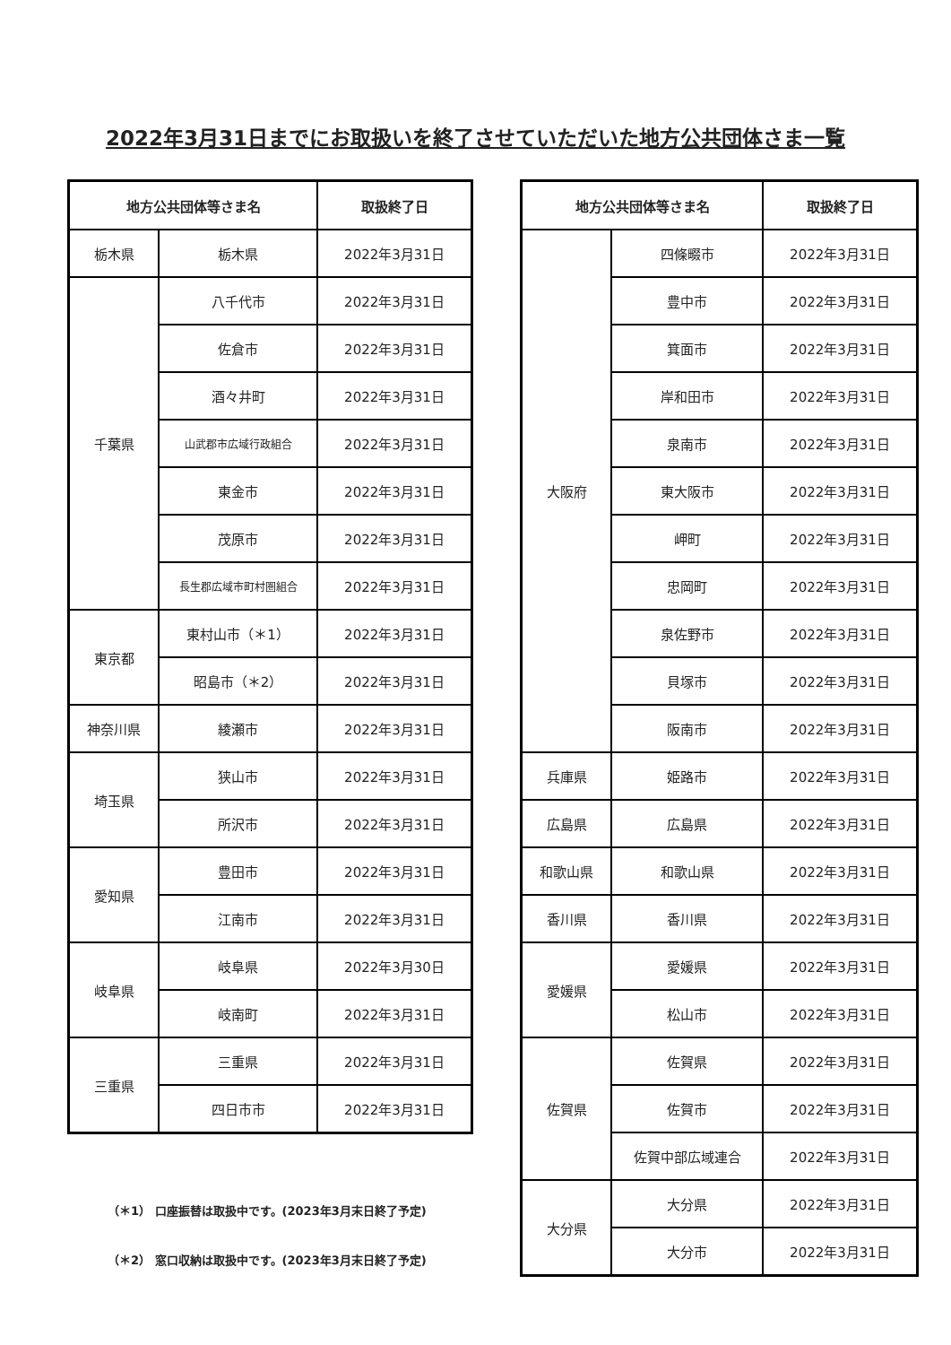2022年3月31日までにお取扱いを終了させていただいた地方公共団体さま一覧
| 地方公共団体等さま名 | | 取扱終了日 |
| --- | --- | --- |
| 栃木県 | 栃木県 | 2022年3月31日 |
| 千葉県 | 八千代市 | 2022年3月31日 |
| | 佐倉市 | 2022年3月31日 |
| | 酒々井町 | 2022年3月31日 |
| | 山武郡市広域行政組合 | 2022年3月31日 |
| | 東金市 | 2022年3月31日 |
| | 茂原市 | 2022年3月31日 |
| | 長生郡広域市町村圏組合 | 2022年3月31日 |
| 東京都 | 東村山市（＊1） | 2022年3月31日 |
| | 昭島市（＊2） | 2022年3月31日 |
| 神奈川県 | 綾瀬市 | 2022年3月31日 |
| 埼玉県 | 狭山市 | 2022年3月31日 |
| | 所沢市 | 2022年3月31日 |
| 愛知県 | 豊田市 | 2022年3月31日 |
| | 江南市 | 2022年3月31日 |
| 岐阜県 | 岐阜県 | 2022年3月30日 |
| | 岐南町 | 2022年3月31日 |
| 三重県 | 三重県 | 2022年3月31日 |
| | 四日市市 | 2022年3月31日 |
（＊1） 口座振替は取扱中です。(2023年3月末日終了予定)
（＊2） 窓口収納は取扱中です。(2023年3月末日終了予定)
| 地方公共団体等さま名 | | 取扱終了日 |
| --- | --- | --- |
| 大阪府 | 四條畷市 | 2022年3月31日 |
| | 豊中市 | 2022年3月31日 |
| | 箕面市 | 2022年3月31日 |
| | 岸和田市 | 2022年3月31日 |
| | 泉南市 | 2022年3月31日 |
| | 東大阪市 | 2022年3月31日 |
| | 岬町 | 2022年3月31日 |
| | 忠岡町 | 2022年3月31日 |
| | 泉佐野市 | 2022年3月31日 |
| | 貝塚市 | 2022年3月31日 |
| | 阪南市 | 2022年3月31日 |
| 兵庫県 | 姫路市 | 2022年3月31日 |
| 広島県 | 広島県 | 2022年3月31日 |
| 和歌山県 | 和歌山県 | 2022年3月31日 |
| 香川県 | 香川県 | 2022年3月31日 |
| 愛媛県 | 愛媛県 | 2022年3月31日 |
| | 松山市 | 2022年3月31日 |
| 佐賀県 | 佐賀県 | 2022年3月31日 |
| | 佐賀市 | 2022年3月31日 |
| | 佐賀中部広域連合 | 2022年3月31日 |
| 大分県 | 大分県 | 2022年3月31日 |
| | 大分市 | 2022年3月31日 |